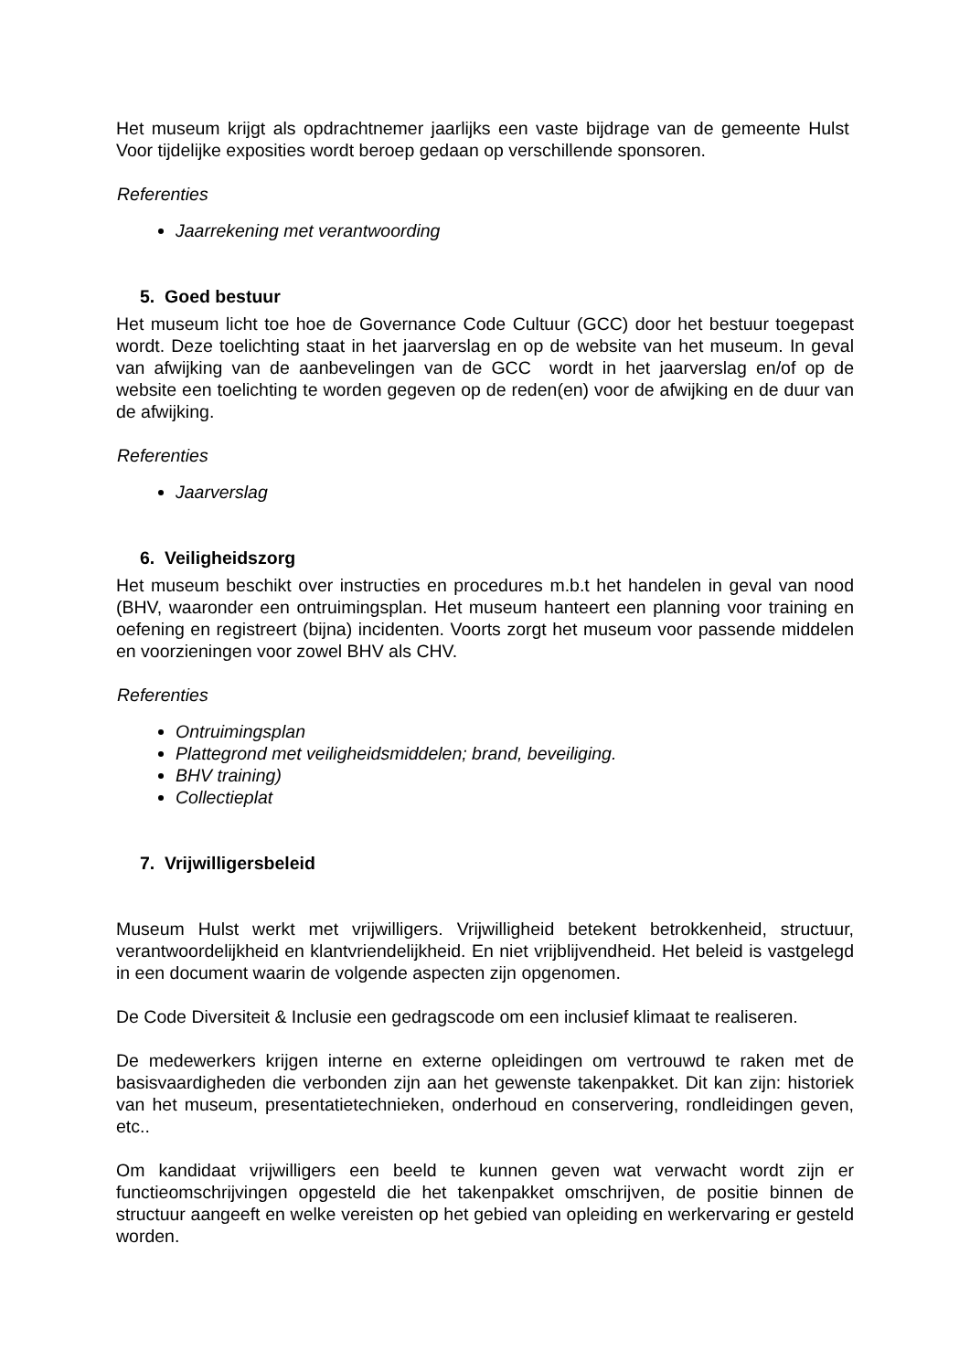Het museum krijgt als opdrachtnemer jaarlijks een vaste bijdrage van de gemeente Hulst Voor tijdelijke exposities wordt beroep gedaan op verschillende sponsoren.
Referenties
Jaarrekening met verantwoording
5. Goed bestuur
Het museum licht toe hoe de Governance Code Cultuur (GCC) door het bestuur toegepast wordt. Deze toelichting staat in het jaarverslag en op de website van het museum. In geval van afwijking van de aanbevelingen van de GCC wordt in het jaarverslag en/of op de website een toelichting te worden gegeven op de reden(en) voor de afwijking en de duur van de afwijking.
Referenties
Jaarverslag
6. Veiligheidszorg
Het museum beschikt over instructies en procedures m.b.t het handelen in geval van nood (BHV, waaronder een ontruimingsplan. Het museum hanteert een planning voor training en oefening en registreert (bijna) incidenten. Voorts zorgt het museum voor passende middelen en voorzieningen voor zowel BHV als CHV.
Referenties
Ontruimingsplan
Plattegrond met veiligheidsmiddelen; brand, beveiliging.
BHV training)
Collectieplat
7. Vrijwilligersbeleid
Museum Hulst werkt met vrijwilligers. Vrijwilligheid betekent betrokkenheid, structuur, verantwoordelijkheid en klantvriendelijkheid. En niet vrijblijvendheid. Het beleid is vastgelegd in een document waarin de volgende aspecten zijn opgenomen.
De Code Diversiteit & Inclusie een gedragscode om een inclusief klimaat te realiseren.
De medewerkers krijgen interne en externe opleidingen om vertrouwd te raken met de basisvaardigheden die verbonden zijn aan het gewenste takenpakket. Dit kan zijn: historiek van het museum, presentatietechnieken, onderhoud en conservering, rondleidingen geven, etc..
Om kandidaat vrijwilligers een beeld te kunnen geven wat verwacht wordt zijn er functieomschrijvingen opgesteld die het takenpakket omschrijven, de positie binnen de structuur aangeeft en welke vereisten op het gebied van opleiding en werkervaring er gesteld worden.